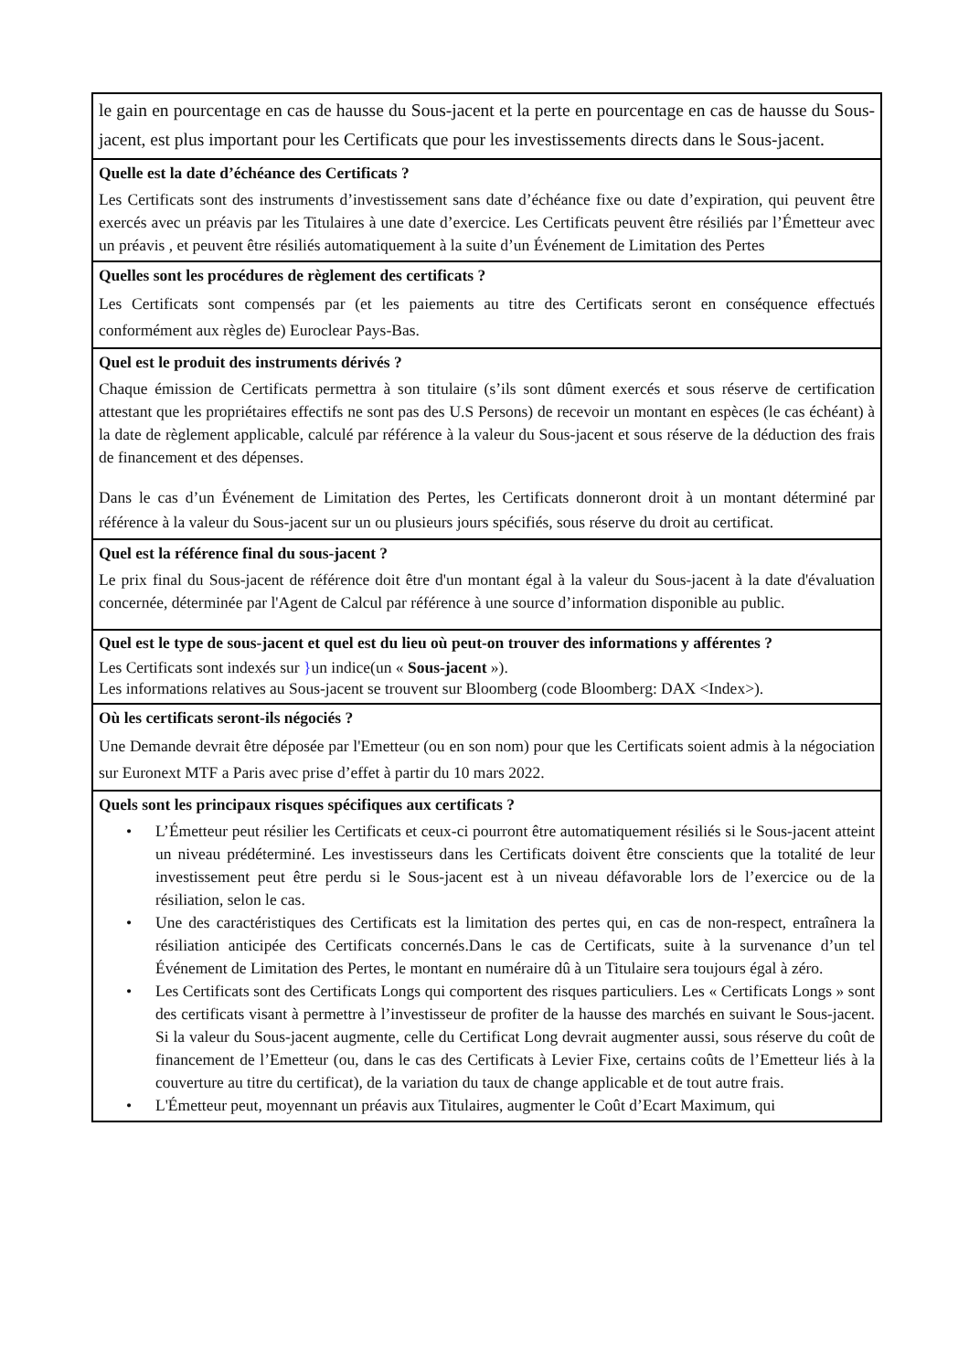| le gain en pourcentage en cas de hausse du Sous-jacent et la perte en pourcentage en cas de hausse du Sous-jacent, est plus important pour les Certificats que pour les investissements directs dans le Sous-jacent. |
| Quelle est la date d’échéance des Certificats ? Les Certificats sont des instruments d’investissement sans date d’échéance fixe ou date d’expiration, qui peuvent être exercés avec un préavis par les Titulaires à une date d’exercice. Les Certificats peuvent être résiliés par l’Émetteur avec un préavis , et peuvent être résiliés automatiquement à la suite d’un Événement de Limitation des Pertes |
| Quelles sont les procédures de règlement des certificats ? Les Certificats sont compensés par (et les paiements au titre des Certificats seront en conséquence effectués conformément aux règles de) Euroclear Pays-Bas. |
| Quel est le produit des instruments dérivés ? Chaque émission de Certificats permettra à son titulaire (s’ils sont dûment exercés et sous réserve de certification attestant que les propriétaires effectifs ne sont pas des U.S Persons) de recevoir un montant en espèces (le cas échéant) à la date de règlement applicable, calculé par référence à la valeur du Sous-jacent et sous réserve de la déduction des frais de financement et des dépenses. Dans le cas d’un Événement de Limitation des Pertes, les Certificats donneront droit à un montant déterminé par référence à la valeur du Sous-jacent sur un ou plusieurs jours spécifiés, sous réserve du droit au certificat. |
| Quel est la référence final du sous-jacent ? Le prix final du Sous-jacent de référence doit être d'un montant égal à la valeur du Sous-jacent à la date d'évaluation concernée, déterminée par l'Agent de Calcul par référence à une source d’information disponible au public. |
| Quel est le type de sous-jacent et quel est du lieu où peut-on trouver des informations y afférentes ? Les Certificats sont indexés sur } un indice(un « Sous-jacent »). Les informations relatives au Sous-jacent se trouvent sur Bloomberg (code Bloomberg: DAX <Index>). |
| Où les certificats seront-ils négociés ? Une Demande devrait être déposée par l'Emetteur (ou en son nom) pour que les Certificats soient admis à la négociation sur Euronext MTF a Paris avec prise d’effet à partir du 10 mars 2022. |
| Quels sont les principaux risques spécifiques aux certificats ? • L’Émetteur peut résilier les Certificats et ceux-ci pourront être automatiquement résiliés si le Sous-jacent atteint un niveau prédéterminé. Les investisseurs dans les Certificats doivent être conscients que la totalité de leur investissement peut être perdu si le Sous-jacent est à un niveau défavorable lors de l’exercice ou de la résiliation, selon le cas. • Une des caractéristiques des Certificats est la limitation des pertes qui, en cas de non-respect, entraînera la résiliation anticipée des Certificats concernés.Dans le cas de Certificats, suite à la survenance d’un tel Événement de Limitation des Pertes, le montant en numéraire dû à un Titulaire sera toujours égal à zéro. • Les Certificats sont des Certificats Longs qui comportent des risques particuliers. Les « Certificats Longs » sont des certificats visant à permettre à l’investisseur de profiter de la hausse des marchés en suivant le Sous-jacent. Si la valeur du Sous-jacent augmente, celle du Certificat Long devrait augmenter aussi, sous réserve du coût de financement de l’Emetteur (ou, dans le cas des Certificats à Levier Fixe, certains coûts de l’Emetteur liés à la couverture au titre du certificat), de la variation du taux de change applicable et de tout autre frais. • L'Émetteur peut, moyennant un préavis aux Titulaires, augmenter le Coût d’Ecart Maximum, qui |